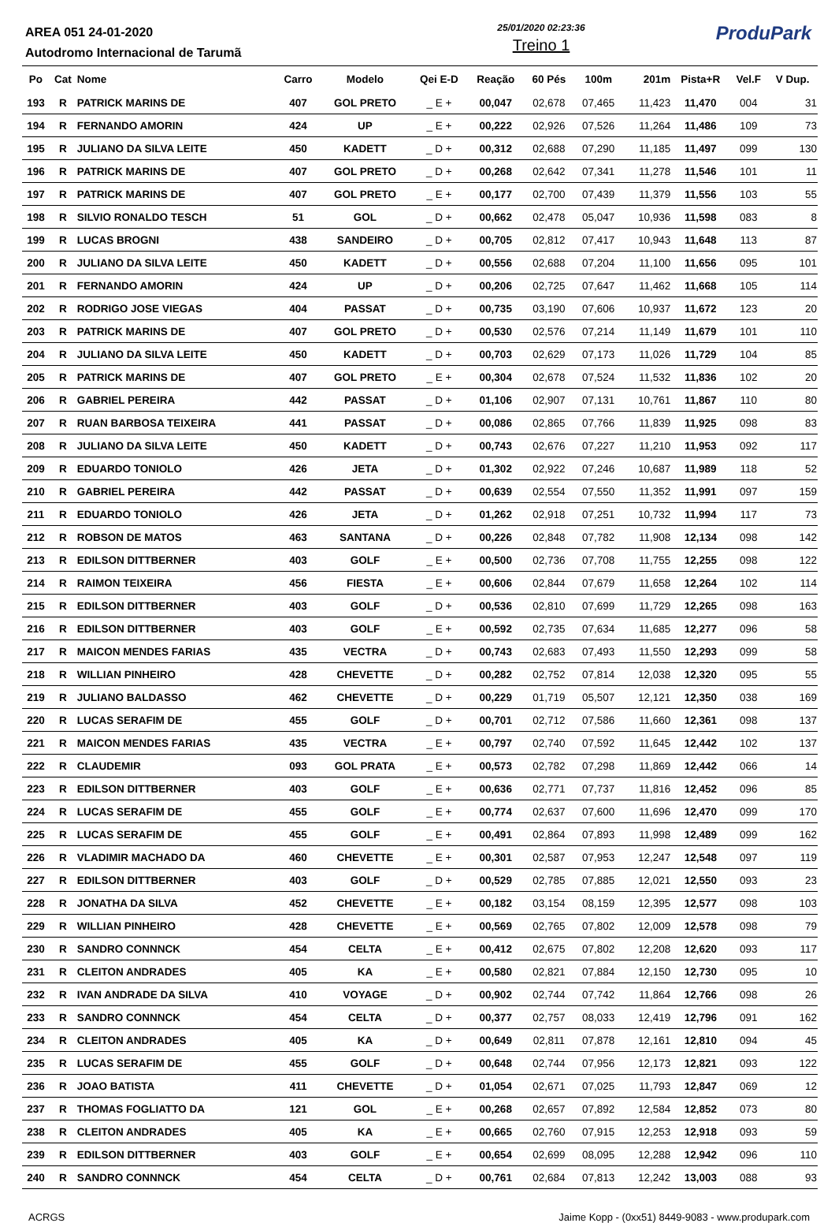AREA 051 24-01-2020
Autodromo Internacional de Tarumã
25/01/2020 02:23:36
Treino 1
ProduPark
| Po | Cat | Nome | Carro | Modelo | Qei E-D | Reação | 60 Pés | 100m | 201m | Pista+R | Vel.F | V Dup. |
| --- | --- | --- | --- | --- | --- | --- | --- | --- | --- | --- | --- | --- |
| 193 | R | PATRICK MARINS DE | 407 | GOL PRETO | _ E + | 00,047 | 02,678 | 07,465 | 11,423 | 11,470 | 004 | 31 |
| 194 | R | FERNANDO AMORIN | 424 | UP | _ E + | 00,222 | 02,926 | 07,526 | 11,264 | 11,486 | 109 | 73 |
| 195 | R | JULIANO DA SILVA LEITE | 450 | KADETT | _ D + | 00,312 | 02,688 | 07,290 | 11,185 | 11,497 | 099 | 130 |
| 196 | R | PATRICK MARINS DE | 407 | GOL PRETO | _ D + | 00,268 | 02,642 | 07,341 | 11,278 | 11,546 | 101 | 11 |
| 197 | R | PATRICK MARINS DE | 407 | GOL PRETO | _ E + | 00,177 | 02,700 | 07,439 | 11,379 | 11,556 | 103 | 55 |
| 198 | R | SILVIO RONALDO TESCH | 51 | GOL | _ D + | 00,662 | 02,478 | 05,047 | 10,936 | 11,598 | 083 | 8 |
| 199 | R | LUCAS BROGNI | 438 | SANDEIRO | _ D + | 00,705 | 02,812 | 07,417 | 10,943 | 11,648 | 113 | 87 |
| 200 | R | JULIANO DA SILVA LEITE | 450 | KADETT | _ D + | 00,556 | 02,688 | 07,204 | 11,100 | 11,656 | 095 | 101 |
| 201 | R | FERNANDO AMORIN | 424 | UP | _ D + | 00,206 | 02,725 | 07,647 | 11,462 | 11,668 | 105 | 114 |
| 202 | R | RODRIGO JOSE VIEGAS | 404 | PASSAT | _ D + | 00,735 | 03,190 | 07,606 | 10,937 | 11,672 | 123 | 20 |
| 203 | R | PATRICK MARINS DE | 407 | GOL PRETO | _ D + | 00,530 | 02,576 | 07,214 | 11,149 | 11,679 | 101 | 110 |
| 204 | R | JULIANO DA SILVA LEITE | 450 | KADETT | _ D + | 00,703 | 02,629 | 07,173 | 11,026 | 11,729 | 104 | 85 |
| 205 | R | PATRICK MARINS DE | 407 | GOL PRETO | _ E + | 00,304 | 02,678 | 07,524 | 11,532 | 11,836 | 102 | 20 |
| 206 | R | GABRIEL PEREIRA | 442 | PASSAT | _ D + | 01,106 | 02,907 | 07,131 | 10,761 | 11,867 | 110 | 80 |
| 207 | R | RUAN BARBOSA TEIXEIRA | 441 | PASSAT | _ D + | 00,086 | 02,865 | 07,766 | 11,839 | 11,925 | 098 | 83 |
| 208 | R | JULIANO DA SILVA LEITE | 450 | KADETT | _ D + | 00,743 | 02,676 | 07,227 | 11,210 | 11,953 | 092 | 117 |
| 209 | R | EDUARDO TONIOLO | 426 | JETA | _ D + | 01,302 | 02,922 | 07,246 | 10,687 | 11,989 | 118 | 52 |
| 210 | R | GABRIEL PEREIRA | 442 | PASSAT | _ D + | 00,639 | 02,554 | 07,550 | 11,352 | 11,991 | 097 | 159 |
| 211 | R | EDUARDO TONIOLO | 426 | JETA | _ D + | 01,262 | 02,918 | 07,251 | 10,732 | 11,994 | 117 | 73 |
| 212 | R | ROBSON DE MATOS | 463 | SANTANA | _ D + | 00,226 | 02,848 | 07,782 | 11,908 | 12,134 | 098 | 142 |
| 213 | R | EDILSON DITTBERNER | 403 | GOLF | _ E + | 00,500 | 02,736 | 07,708 | 11,755 | 12,255 | 098 | 122 |
| 214 | R | RAIMON TEIXEIRA | 456 | FIESTA | _ E + | 00,606 | 02,844 | 07,679 | 11,658 | 12,264 | 102 | 114 |
| 215 | R | EDILSON DITTBERNER | 403 | GOLF | _ D + | 00,536 | 02,810 | 07,699 | 11,729 | 12,265 | 098 | 163 |
| 216 | R | EDILSON DITTBERNER | 403 | GOLF | _ E + | 00,592 | 02,735 | 07,634 | 11,685 | 12,277 | 096 | 58 |
| 217 | R | MAICON MENDES FARIAS | 435 | VECTRA | _ D + | 00,743 | 02,683 | 07,493 | 11,550 | 12,293 | 099 | 58 |
| 218 | R | WILLIAN PINHEIRO | 428 | CHEVETTE | _ D + | 00,282 | 02,752 | 07,814 | 12,038 | 12,320 | 095 | 55 |
| 219 | R | JULIANO BALDASSO | 462 | CHEVETTE | _ D + | 00,229 | 01,719 | 05,507 | 12,121 | 12,350 | 038 | 169 |
| 220 | R | LUCAS SERAFIM DE | 455 | GOLF | _ D + | 00,701 | 02,712 | 07,586 | 11,660 | 12,361 | 098 | 137 |
| 221 | R | MAICON MENDES FARIAS | 435 | VECTRA | _ E + | 00,797 | 02,740 | 07,592 | 11,645 | 12,442 | 102 | 137 |
| 222 | R | CLAUDEMIR | 093 | GOL PRATA | _ E + | 00,573 | 02,782 | 07,298 | 11,869 | 12,442 | 066 | 14 |
| 223 | R | EDILSON DITTBERNER | 403 | GOLF | _ E + | 00,636 | 02,771 | 07,737 | 11,816 | 12,452 | 096 | 85 |
| 224 | R | LUCAS SERAFIM DE | 455 | GOLF | _ E + | 00,774 | 02,637 | 07,600 | 11,696 | 12,470 | 099 | 170 |
| 225 | R | LUCAS SERAFIM DE | 455 | GOLF | _ E + | 00,491 | 02,864 | 07,893 | 11,998 | 12,489 | 099 | 162 |
| 226 | R | VLADIMIR MACHADO DA | 460 | CHEVETTE | _ E + | 00,301 | 02,587 | 07,953 | 12,247 | 12,548 | 097 | 119 |
| 227 | R | EDILSON DITTBERNER | 403 | GOLF | _ D + | 00,529 | 02,785 | 07,885 | 12,021 | 12,550 | 093 | 23 |
| 228 | R | JONATHA DA SILVA | 452 | CHEVETTE | _ E + | 00,182 | 03,154 | 08,159 | 12,395 | 12,577 | 098 | 103 |
| 229 | R | WILLIAN PINHEIRO | 428 | CHEVETTE | _ E + | 00,569 | 02,765 | 07,802 | 12,009 | 12,578 | 098 | 79 |
| 230 | R | SANDRO CONNNCK | 454 | CELTA | _ E + | 00,412 | 02,675 | 07,802 | 12,208 | 12,620 | 093 | 117 |
| 231 | R | CLEITON ANDRADES | 405 | KA | _ E + | 00,580 | 02,821 | 07,884 | 12,150 | 12,730 | 095 | 10 |
| 232 | R | IVAN ANDRADE DA SILVA | 410 | VOYAGE | _ D + | 00,902 | 02,744 | 07,742 | 11,864 | 12,766 | 098 | 26 |
| 233 | R | SANDRO CONNNCK | 454 | CELTA | _ D + | 00,377 | 02,757 | 08,033 | 12,419 | 12,796 | 091 | 162 |
| 234 | R | CLEITON ANDRADES | 405 | KA | _ D + | 00,649 | 02,811 | 07,878 | 12,161 | 12,810 | 094 | 45 |
| 235 | R | LUCAS SERAFIM DE | 455 | GOLF | _ D + | 00,648 | 02,744 | 07,956 | 12,173 | 12,821 | 093 | 122 |
| 236 | R | JOAO BATISTA | 411 | CHEVETTE | _ D + | 01,054 | 02,671 | 07,025 | 11,793 | 12,847 | 069 | 12 |
| 237 | R | THOMAS FOGLIATTO DA | 121 | GOL | _ E + | 00,268 | 02,657 | 07,892 | 12,584 | 12,852 | 073 | 80 |
| 238 | R | CLEITON ANDRADES | 405 | KA | _ E + | 00,665 | 02,760 | 07,915 | 12,253 | 12,918 | 093 | 59 |
| 239 | R | EDILSON DITTBERNER | 403 | GOLF | _ E + | 00,654 | 02,699 | 08,095 | 12,288 | 12,942 | 096 | 110 |
| 240 | R | SANDRO CONNNCK | 454 | CELTA | _ D + | 00,761 | 02,684 | 07,813 | 12,242 | 13,003 | 088 | 93 |
ACRGS Jaime Kopp - (0xx51) 8449-9083 - www.produpark.com